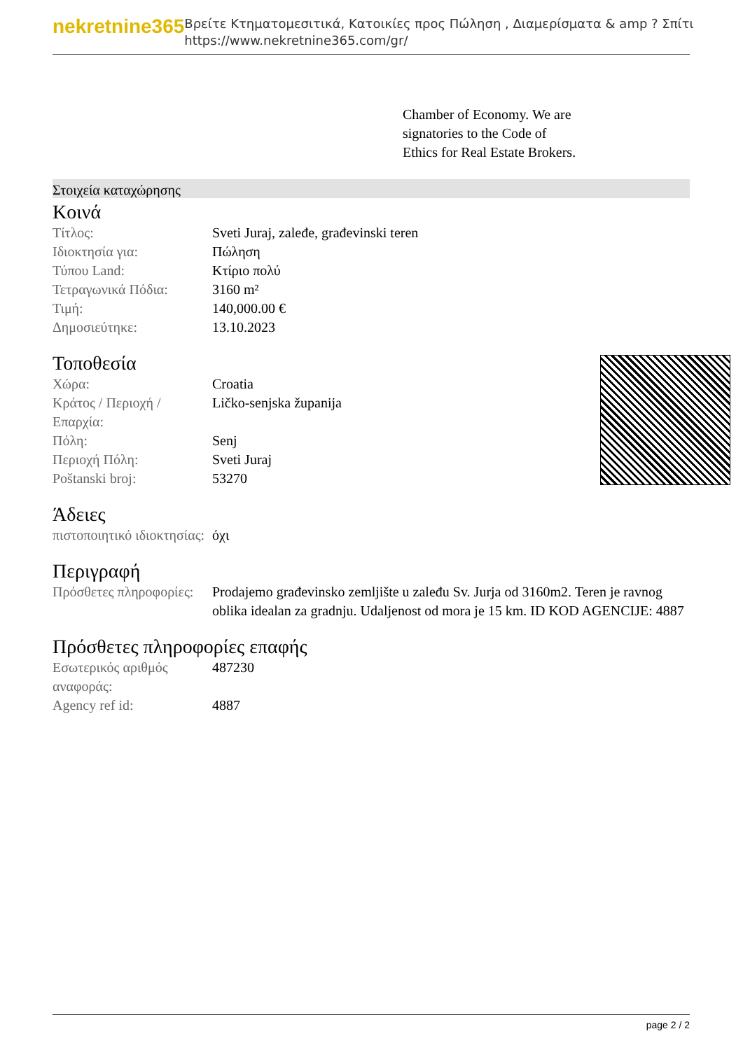nekretnine365
Βρείτε Κτηματομεσιτικά, Κατοικίες προς Πώληση , Διαμερίσματα & amp ? Σπίτι
https://www.nekretnine365.com/gr/
Chamber of Economy. We are
signatories to the Code of
Ethics for Real Estate Brokers.
Στοιχεία καταχώρησης
Κοινά
| Τίτλος: | Sveti Juraj, zaleđe, građevinski teren |
| Ιδιοκτησία για: | Πώληση |
| Τύπου Land: | Κτίριο πολύ |
| Τετραγωνικά Πόδια: | 3160 m² |
| Τιμή: | 140,000.00 € |
| Δημοσιεύτηκε: | 13.10.2023 |
Τοποθεσία
| Χώρα: | Croatia |
| Κράτος / Περιοχή / Επαρχία: | Ličko-senjska županija |
| Πόλη: | Senj |
| Περιοχή Πόλη: | Sveti Juraj |
| Poštanski broj: | 53270 |
Άδειες
| πιστοποιητικό ιδιοκτησίας: | όχι |
Περιγραφή
| Πρόσθετες πληροφορίες: | Prodajemo građevinsko zemljište u zaleđu Sv. Jurja od 3160m2. Teren je ravnog oblika idealan za gradnju. Udaljenost od mora je 15 km. ID KOD AGENCIJE: 4887 |
Πρόσθετες πληροφορίες επαφής
| Εσωτερικός αριθμός αναφοράς: | 487230 |
| Agency ref id: | 4887 |
page 2 / 2